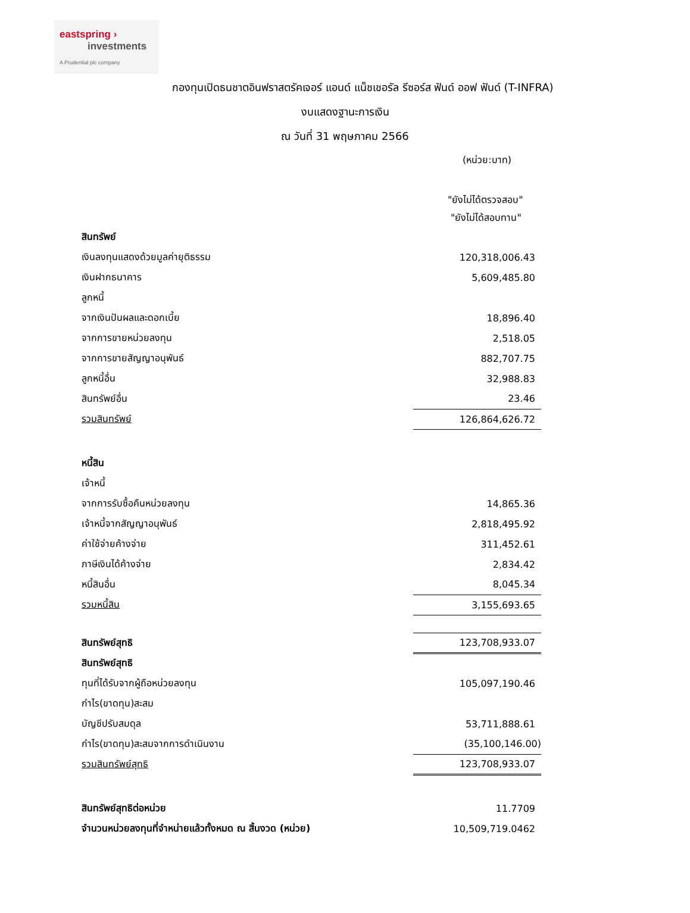eastspring ›
investments
A Prudential plc company
กองทุนเปิดธนชาตอินฟราสตรัคเจอร์ แอนด์ แน็ชเชอรัล รีซอร์ส ฟันด์ ออฟ ฟันด์ (T-INFRA)
งบแสดงฐานะการเงิน
ณ วันที่ 31 พฤษภาคม 2566
(หน่วย:บาท)
"ยังไม่ได้ตรวจสอบ"
"ยังไม่ได้สอบทาน"
| สินทรัพย์ | |
| เงินลงทุนแสดงด้วยมูลค่ายุติธรรม | 120,318,006.43 |
| เงินฝากธนาคาร | 5,609,485.80 |
| ลูกหนี้ | |
| จากเงินปันผลและดอกเบี้ย | 18,896.40 |
| จากการขายหน่วยลงทุน | 2,518.05 |
| จากการขายสัญญาอนุพันธ์ | 882,707.75 |
| ลูกหนี้อื่น | 32,988.83 |
| สินทรัพย์อื่น | 23.46 |
| รวมสินทรัพย์ | 126,864,626.72 |
| หนี้สิน | |
| เจ้าหนี้ | |
| จากการรับซื้อคืนหน่วยลงทุน | 14,865.36 |
| เจ้าหนี้จากสัญญาอนุพันธ์ | 2,818,495.92 |
| ค่าใช้จ่ายค้างจ่าย | 311,452.61 |
| ภาษีเงินได้ค้างจ่าย | 2,834.42 |
| หนี้สินอื่น | 8,045.34 |
| รวมหนี้สิน | 3,155,693.65 |
| สินทรัพย์สุทธิ | 123,708,933.07 |
| สินทรัพย์สุทธิ | |
| ทุนที่ได้รับจากผู้ถือหน่วยลงทุน | 105,097,190.46 |
| กำไร(ขาดทุน)สะสม | |
| บัญชีปรับสมดุล | 53,711,888.61 |
| กำไร(ขาดทุน)สะสมจากการดำเนินงาน | (35,100,146.00) |
| รวมสินทรัพย์สุทธิ | 123,708,933.07 |
| สินทรัพย์สุทธิต่อหน่วย | 11.7709 |
| จำนวนหน่วยลงทุนที่จำหน่ายแล้วทั้งหมด ณ สิ้นงวด (หน่วย) | 10,509,719.0462 |